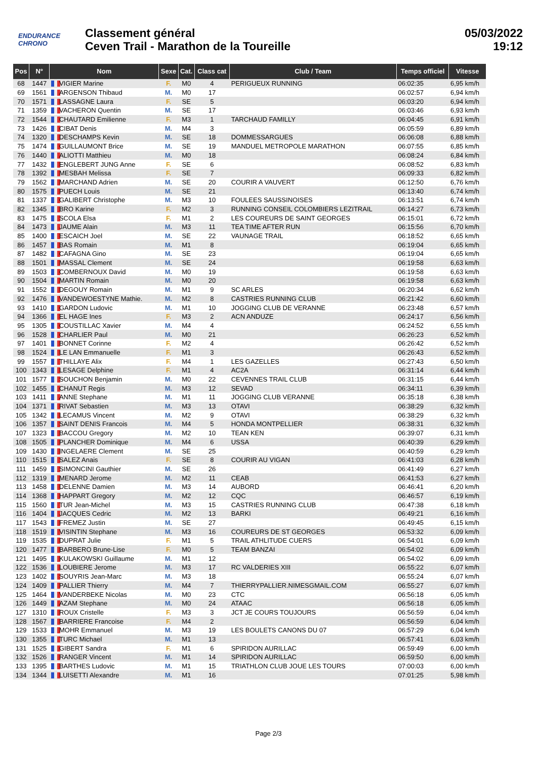ENDURANCE CHRONO
Classement général
Ceven Trail - Marathon de la Toureille
05/03/2022
19:12
| Pos | N° | Nom | Sexe | Cat. | Class cat | Club / Team | Temps officiel | Vitesse |
| --- | --- | --- | --- | --- | --- | --- | --- | --- |
| 68 | 1447 | VIGIER Marine | F. | M0 | 4 | PERIGUEUX RUNNING | 06:02:35 | 6,95 km/h |
| 69 | 1561 | ARGENSON Thibaud | M. | M0 | 17 | | 06:02:57 | 6,94 km/h |
| 70 | 1571 | LASSAGNE Laura | F. | SE | 5 | | 06:03:20 | 6,94 km/h |
| 71 | 1359 | VACHERON Quentin | M. | SE | 17 | | 06:03:46 | 6,93 km/h |
| 72 | 1544 | CHAUTARD Emilienne | F. | M3 | 1 | TARCHAUD FAMILLY | 06:04:45 | 6,91 km/h |
| 73 | 1426 | CIBAT Denis | M. | M4 | 3 | | 06:05:59 | 6,89 km/h |
| 74 | 1320 | DESCHAMPS Kevin | M. | SE | 18 | DOMMESSARGUES | 06:06:08 | 6,88 km/h |
| 75 | 1474 | GUILLAUMONT Brice | M. | SE | 19 | MANDUEL METROPOLE MARATHON | 06:07:55 | 6,85 km/h |
| 76 | 1440 | ALIOTTI Matthieu | M. | M0 | 18 | | 06:08:24 | 6,84 km/h |
| 77 | 1432 | ENGLEBERT JUNG Anne | F. | SE | 6 | | 06:08:52 | 6,83 km/h |
| 78 | 1392 | MESBAH Melissa | F. | SE | 7 | | 06:09:33 | 6,82 km/h |
| 79 | 1562 | MARCHAND Adrien | M. | SE | 20 | COURIR A VAUVERT | 06:12:50 | 6,76 km/h |
| 80 | 1575 | PUECH Louis | M. | SE | 21 | | 06:13:40 | 6,74 km/h |
| 81 | 1337 | GALIBERT Christophe | M. | M3 | 10 | FOULEES SAUSSINOISES | 06:13:51 | 6,74 km/h |
| 82 | 1345 | BRO Karine | F. | M2 | 3 | RUNNING CONSEIL COLOMBIERS LEZITRAIL | 06:14:27 | 6,73 km/h |
| 83 | 1475 | SCOLA Elsa | F. | M1 | 2 | LES COUREURS DE SAINT GEORGES | 06:15:01 | 6,72 km/h |
| 84 | 1473 | JAUME Alain | M. | M3 | 11 | TEA TIME AFTER RUN | 06:15:56 | 6,70 km/h |
| 85 | 1400 | ESCAICH Joel | M. | SE | 22 | VAUNAGE TRAIL | 06:18:52 | 6,65 km/h |
| 86 | 1457 | BAS Romain | M. | M1 | 8 | | 06:19:04 | 6,65 km/h |
| 87 | 1482 | CAFAGNA Gino | M. | SE | 23 | | 06:19:04 | 6,65 km/h |
| 88 | 1501 | MASSAL Clement | M. | SE | 24 | | 06:19:58 | 6,63 km/h |
| 89 | 1503 | COMBERNOUX David | M. | M0 | 19 | | 06:19:58 | 6,63 km/h |
| 90 | 1504 | MARTIN Romain | M. | M0 | 20 | | 06:19:58 | 6,63 km/h |
| 91 | 1552 | DEGOUY Romain | M. | M1 | 9 | SC ARLES | 06:20:34 | 6,62 km/h |
| 92 | 1476 | VANDEWOESTYNE Mathie. | M. | M2 | 8 | CASTRIES RUNNING CLUB | 06:21:42 | 6,60 km/h |
| 93 | 1410 | GARDON Ludovic | M. | M1 | 10 | JOGGING CLUB DE VERANNE | 06:23:48 | 6,57 km/h |
| 94 | 1366 | EL HAGE Ines | F. | M3 | 2 | ACN ANDUZE | 06:24:17 | 6,56 km/h |
| 95 | 1305 | COUSTILLAC Xavier | M. | M4 | 4 | | 06:24:52 | 6,55 km/h |
| 96 | 1528 | CHARLIER Paul | M. | M0 | 21 | | 06:26:23 | 6,52 km/h |
| 97 | 1401 | BONNET Corinne | F. | M2 | 4 | | 06:26:42 | 6,52 km/h |
| 98 | 1524 | LE LAN Emmanuelle | F. | M1 | 3 | | 06:26:43 | 6,52 km/h |
| 99 | 1557 | THILLAYE Alix | F. | M4 | 1 | LES GAZELLES | 06:27:43 | 6,50 km/h |
| 100 | 1343 | LESAGE Delphine | F. | M1 | 4 | AC2A | 06:31:14 | 6,44 km/h |
| 101 | 1577 | SOUCHON Benjamin | M. | M0 | 22 | CEVENNES TRAIL CLUB | 06:31:15 | 6,44 km/h |
| 102 | 1455 | CHANUT Regis | M. | M3 | 12 | SEVAD | 06:34:11 | 6,39 km/h |
| 103 | 1411 | ANNE Stephane | M. | M1 | 11 | JOGGING CLUB VERANNE | 06:35:18 | 6,38 km/h |
| 104 | 1371 | RIVAT Sebastien | M. | M3 | 13 | OTAVI | 06:38:29 | 6,32 km/h |
| 105 | 1342 | LECAMUS Vincent | M. | M2 | 9 | OTAVI | 06:38:29 | 6,32 km/h |
| 106 | 1357 | SAINT DENIS Francois | M. | M4 | 5 | HONDA MONTPELLIER | 06:38:31 | 6,32 km/h |
| 107 | 1323 | BACCOU Gregory | M. | M2 | 10 | TEAN KEN | 06:39:07 | 6,31 km/h |
| 108 | 1505 | PLANCHER Dominique | M. | M4 | 6 | USSA | 06:40:39 | 6,29 km/h |
| 109 | 1430 | INGELAERE Clement | M. | SE | 25 | | 06:40:59 | 6,29 km/h |
| 110 | 1515 | SALEZ Anais | F. | SE | 8 | COURIR AU VIGAN | 06:41:03 | 6,28 km/h |
| 111 | 1459 | SIMONCINI Gauthier | M. | SE | 26 | | 06:41:49 | 6,27 km/h |
| 112 | 1319 | MENARD Jerome | M. | M2 | 11 | CEAB | 06:41:53 | 6,27 km/h |
| 113 | 1458 | DELENNE Damien | M. | M3 | 14 | AUBORD | 06:46:41 | 6,20 km/h |
| 114 | 1368 | HAPPART Gregory | M. | M2 | 12 | CQC | 06:46:57 | 6,19 km/h |
| 115 | 1560 | TUR Jean-Michel | M. | M3 | 15 | CASTRIES RUNNING CLUB | 06:47:38 | 6,18 km/h |
| 116 | 1404 | JACQUES Cedric | M. | M2 | 13 | BARKI | 06:49:21 | 6,16 km/h |
| 117 | 1543 | FREMEZ Justin | M. | SE | 27 | | 06:49:45 | 6,15 km/h |
| 118 | 1519 | VISINTIN Stephane | M. | M3 | 16 | COUREURS DE ST GEORGES | 06:53:32 | 6,09 km/h |
| 119 | 1535 | DUPRAT Julie | F. | M1 | 5 | TRAIL ATHLITUDE CUERS | 06:54:01 | 6,09 km/h |
| 120 | 1477 | BARBERO Brune-Lise | F. | M0 | 5 | TEAM BANZAI | 06:54:02 | 6,09 km/h |
| 121 | 1495 | KULAKOWSKI Guillaume | M. | M1 | 12 | | 06:54:02 | 6,09 km/h |
| 122 | 1536 | LOUBIERE Jerome | M. | M3 | 17 | RC VALDERIES XIII | 06:55:22 | 6,07 km/h |
| 123 | 1402 | SOUYRIS Jean-Marc | M. | M3 | 18 | | 06:55:24 | 6,07 km/h |
| 124 | 1409 | PALLIER Thierry | M. | M4 | 7 | THIERRYPALLIER.NIMESGMAIL.COM | 06:55:27 | 6,07 km/h |
| 125 | 1464 | VANDERBEKE Nicolas | M. | M0 | 23 | CTC | 06:56:18 | 6,05 km/h |
| 126 | 1449 | AZAM Stephane | M. | M0 | 24 | ATAAC | 06:56:18 | 6,05 km/h |
| 127 | 1310 | ROUX Cristelle | F. | M3 | 3 | JCT JE COURS TOUJOURS | 06:56:59 | 6,04 km/h |
| 128 | 1567 | BARRIERE Francoise | F. | M4 | 2 | | 06:56:59 | 6,04 km/h |
| 129 | 1533 | MOHR Emmanuel | M. | M3 | 19 | LES BOULETS CANONS DU 07 | 06:57:29 | 6,04 km/h |
| 130 | 1355 | TURC Michael | M. | M1 | 13 | | 06:57:41 | 6,03 km/h |
| 131 | 1525 | GIBERT Sandra | F. | M1 | 6 | SPIRIDON AURILLAC | 06:59:49 | 6,00 km/h |
| 132 | 1526 | RANGER Vincent | M. | M1 | 14 | SPIRIDON AURILLAC | 06:59:50 | 6,00 km/h |
| 133 | 1395 | BARTHES Ludovic | M. | M1 | 15 | TRIATHLON CLUB JOUE LES TOURS | 07:00:03 | 6,00 km/h |
| 134 | 1344 | LUISETTI Alexandre | M. | M1 | 16 | | 07:01:25 | 5,98 km/h |
Page 2/3